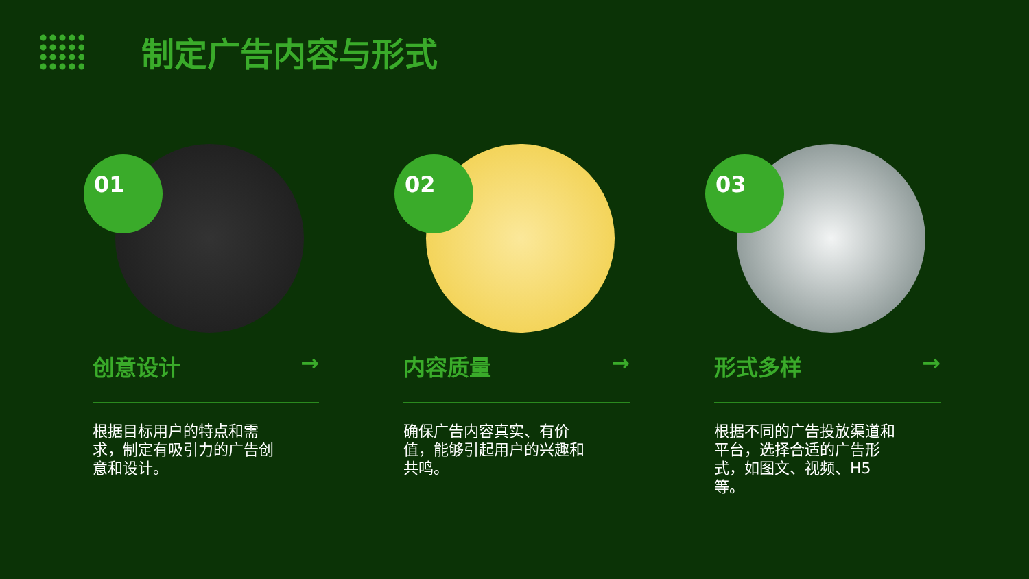制定广告内容与形式
01
创意设计 →
根据目标用户的特点和需求，制定有吸引力的广告创意和设计。
02
内容质量 →
确保广告内容真实、有价值，能够引起用户的兴趣和共鸣。
03
形式多样 →
根据不同的广告投放渠道和平台，选择合适的广告形式，如图文、视频、H5等。